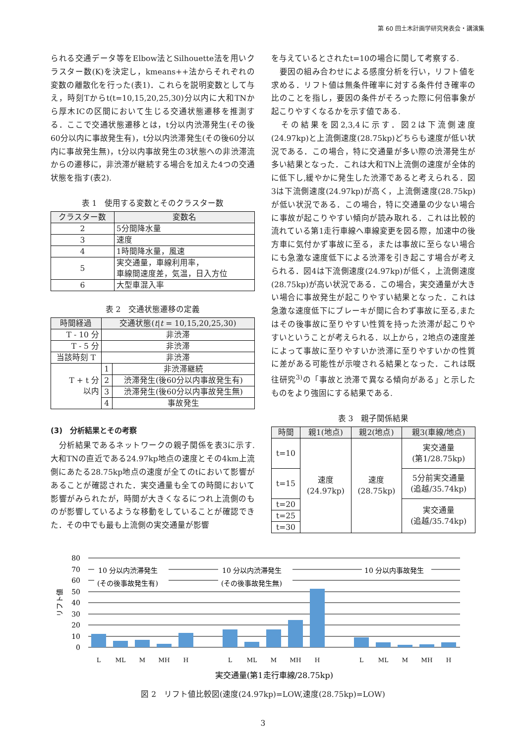第 60 回土木計画学研究発表会・講演集
られる交通データ等をElbow法とSilhouette法を用いクラスター数(K)を決定し，kmeans++法からそれぞれの変数の離散化を行った(表1)．これらを説明変数として与え，時刻Tからt(t=10,15,20,25,30)分以内に大和TNから厚木ICの区間において生じる交通状態遷移を推測する．ここで交通状態遷移とは，t分以内渋滞発生(その後60分以内に事故発生有)，t分以内渋滞発生(その後60分以内に事故発生無)，t分以内事故発生の3状態への非渋滞流からの遷移に，非渋滞が継続する場合を加えた4つの交通状態を指す(表2).
表 1　使用する変数とそのクラスター数
| クラスター数 | 変数名 |
| --- | --- |
| 2 | 5分間降水量 |
| 3 | 速度 |
| 4 | 1時間降水量，風速 |
| 5 | 実交通量，車線利用率， 車線間速度差，気温，日入方位 |
| 6 | 大型車混入率 |
表 2　交通状態遷移の定義
| 時間経過 | 交通状態( t / t = 10,15,20,25,30) | |
| --- | --- | --- |
| T - 10 分 | 非渋滞 | |
| T - 5 分 | 非渋滞 | |
| 当該時刻 T | 非渋滞 | |
| T + t 分 以内 | 1 | 非渋滞継続 |
| | 2 | 渋滞発生(後60分以内事故発生有) |
| | 3 | 渋滞発生(後60分以内事故発生無) |
| | 4 | 事故発生 |
(3)　分析結果とその考察
　分析結果であるネットワークの親子関係を表3に示す.大和TNの直近である24.97kp地点の速度とその4km上流側にあたる28.75kp地点の速度が全てのtにおいて影響があることが確認された．実交通量も全ての時間において影響がみられたが，時間が大きくなるにつれ上流側のものが影響しているような移動をしていることが確認できた．その中でも最も上流側の実交通量が影響
を与えているとされたt=10の場合に関して考察する.
　要因の組み合わせによる感度分析を行い，リフト値を求める．リフト値は無条件確率に対する条件付き確率の比のことを指し，要因の条件がそろった際に何倍事象が起こりやすくなるかを示す値である.
　その結果を図2,3,4に示す．図2は下流側速度(24.97kp)と上流側速度(28.75kp)どちらも速度が低い状況である．この場合，特に交通量が多い際の渋滞発生が多い結果となった．これは大和TN上流側の速度が全体的に低下し,緩やかに発生した渋滞であると考えられる．図3は下流側速度(24.97kp)が高く，上流側速度(28.75kp)が低い状況である．この場合，特に交通量の少ない場合に事故が起こりやすい傾向が読み取れる．これは比較的流れている第1走行車線へ車線変更を図る際，加速中の後方車に気付かず事故に至る，または事故に至らない場合にも急激な速度低下による渋滞を引き起こす場合が考えられる．図4は下流側速度(24.97kp)が低く，上流側速度(28.75kp)が高い状況である．この場合，実交通量が大きい場合に事故発生が起こりやすい結果となった．これは急激な速度低下にブレーキが間に合わず事故に至る,またはその後事故に至りやすい性質を持った渋滞が起こりやすいということが考えられる．以上から，2地点の速度差によって事故に至りやすいか渋滞に至りやすいかの性質に差がある可能性が示唆される結果となった．これは既往研究<sup>3)</sup>の「事故と渋滞で異なる傾向がある」と示したものをより強固にする結果である.
表 3　親子関係結果
| 時間 | 親1(地点) | 親2(地点) | 親3(車線/地点) |
| --- | --- | --- | --- |
| t=10 | 速度 (24.97kp) | 速度 (28.75kp) | 実交通量 (第1/28.75kp) |
| t=15 | | | 5分前実交通量 (追越/35.74kp) |
| t=20 | | | 実交通量 (追越/35.74kp) |
| t=25 | | | |
| t=30 | | | |
80
70
60
50
40
30
20
10
0
リフト値
10 分以内渋滞発生
(その後事故発生有)
10 分以内渋滞発生
(その後事故発生無)
10 分以内事故発生
L
ML
M
MH
H
L
ML
M
MH
H
L
ML
M
MH
H
実交通量(第1走行車線/28.75kp)
図 2　リフト値比較図(速度(24.97kp)=LOW,速度(28.75kp)=LOW)
3